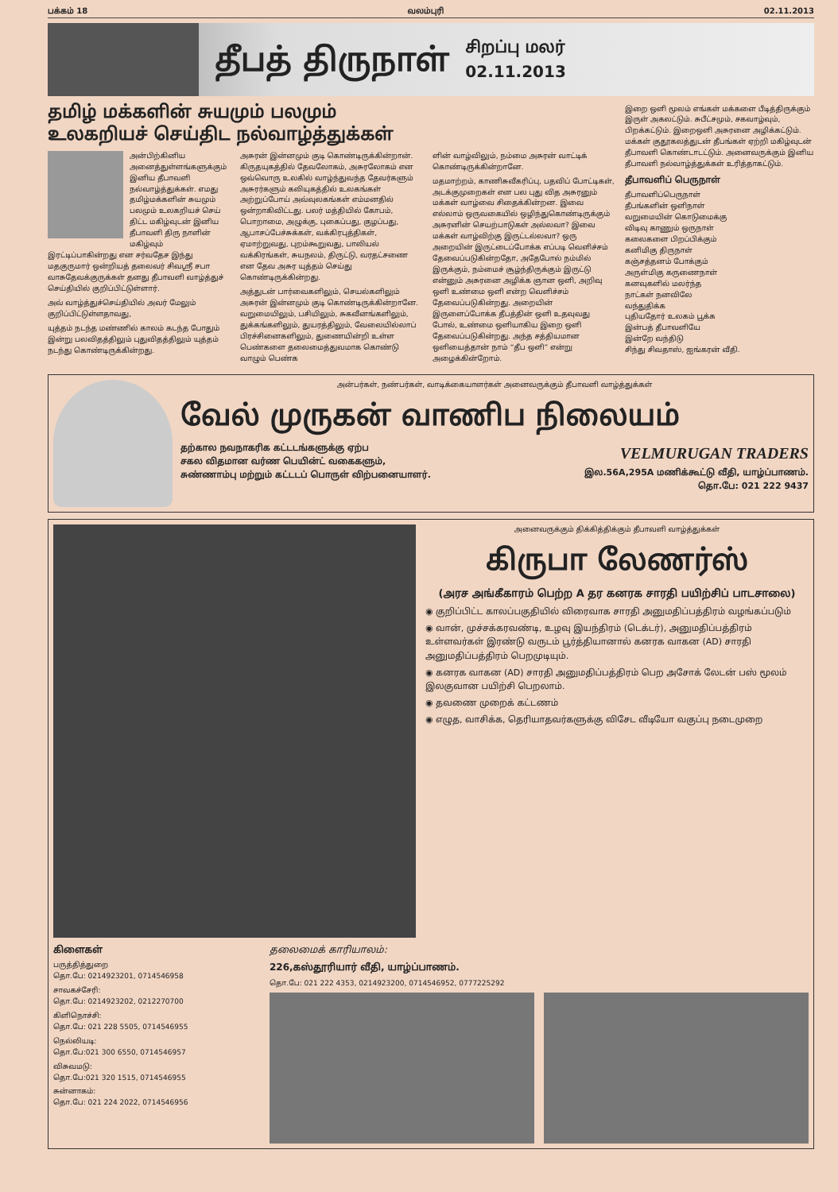பக்கம் 18 வலம்புரி 02.11.2013
தீபத் திருநாள்
சிறப்பு மலர்
02.11.2013
தமிழ் மக்களின் சுயமும் பலமும்
உலகறியச் செய்திட நல்வாழ்த்துக்கள்
அன்பிற்கினிய அனைத்துள்ளங்களுக்கும் இனிய தீபாவளி நல்வாழ்த்துக்கள். எமது தமிழ்மக்களின் சுயமும் பலமும் உலகறியச் செய் திட்ட மகிழ்வுடன் இனிய தீபாவளி திரு நாளின் மகிழ்வும் இரட்டிப்பாகின்றது என சர்வதேச இந்து மதகுருமார் ஒன்றியத் தலைவர் சிவஸ்ரீ சபா வாசுதேவக்குருக்கள் தனது தீபாவளி வாழ்த்துச் செய்தியில் குறிப்பிட்டுள்ளார்.
அவ் வாழ்த்துச்செய்தியில் அவர் மேலும் குறிப்பிட்டுள்ளதாவது,
யுத்தம் நடந்த மண்ணில் காலம் கடந்த போதும் இன்று பலவிதத்திலும் புதுவிதத்திலும் யுத்தம் நடந்து கொண்டிருக்கின்றது.
அசுரன் இன்னமும் குடி கொண்டிருக்கின்றான். கிருதயுகத்தில் தேவலோகம், அசுரலோகம் என ஒவ்வொரு உலகில் வாழ்ந்துவந்த தேவர்களும் அசுரர்களும் கலியுகத்தில் உலகங்கள் அற்றுப்போய் அவ்வுலகங்கள் எம்மனதில் ஒன்றாகிவிட்டது. பலர் மத்தியில் கோபம், பொறாமை, அழுக்கு, புகைப்பது, குழப்பது, ஆபாசப்பேச்சுக்கள், வக்கிரபுத்திகள், ஏமாற்றுவது, புறம்கூறுவது, பாலியல் வக்கிரங்கள், சுயநலம், திருட்டு, வரதட்சணை என தேவ அசுர யுத்தம் செய்து கொண்டிருக்கின்றது.
அத்துடன் பார்வைகளிலும், செயல்களிலும் அசுரன் இன்னமும் குடி கொண்டிருக்கின்றானே. வறுமையிலும், பசியிலும், சுகவீனங்களிலும், துக்கங்களிலும், துயரத்திலும், வேலையில்லாப் பிரச்சினைகளிலும், துணையின்றி உள்ள பெண்களை தலைமைத்துவமாக கொண்டு வாழும் பெண்க
ளின் வாழ்விலும், நம்மை அசுரன் வாட்டிக் கொண்டிருக்கின்றானே.
மதமாற்றம், காணிசுவீகரிப்பு, பதவிப் போட்டிகள், அடக்குமுறைகள் என பல புது வித அசுரனும் மக்கள் வாழ்வை சிதைக்கின்றன. இவை எல்லாம் ஒருவகையில் ஒழிந்துகொண்டிருக்கும் அசுரனின் செயற்பாடுகள் அல்லவா? இவை மக்கள் வாழ்விற்கு இருட்டல்லவா? ஒரு அறையின் இருட்டைப்போக்க எப்படி வெளிச்சம் தேவைப்படுகின்றதோ, அதேபோல் நம்மில் இருக்கும், நம்மைச் சூழ்ந்திருக்கும் இருட்டு என்னும் அசுரனை அழிக்க ஞான ஒளி, அறிவு ஒளி உண்மை ஒளி என்ற வெளிச்சம் தேவைப்படுகின்றது. அறையின் இருளைப்போக்க தீபத்தின் ஒளி உதவுவது போல், உண்மை ஒளியாகிய இறை ஒளி தேவைப்படுகின்றது. அந்த சத்தியமான ஒளியைத்தான் நாம் “தீப ஒளி” என்று அழைக்கின்றோம்.
இறை ஒளி மூலம் எங்கள் மக்களை பீடித்திருக்கும் இருள் அகலட்டும். சுபீட்சமும், சகவாழ்வும், பிறக்கட்டும். இறைஒளி அசுரனை அழிக்கட்டும். மக்கள் குதூகலத்துடன் தீபங்கள் ஏற்றி மகிழ்வுடன் தீபாவளி கொண்டாடட்டும். அனைவருக்கும் இனிய தீபாவளி நல்வாழ்த்துக்கள் உரித்தாகட்டும்.
தீபாவளிப் பெருநாள்
தீபாவளிப்பெருநாள்
தீபங்களின் ஒளிநாள்
வறுமையின் கொடுமைக்கு
விடிவு காணும் ஒருநாள்
கலைகளை பிறப்பிக்கும்
கனிமிகு திருநாள்
கஞ்சத்தனம் போக்கும்
அருள்மிகு கருணைநாள்
கனவுகளில் மலர்ந்த
நாட்கள் நனவிலே
வந்துதிக்க
புதியதோர் உலகம் பூக்க
இன்பத் தீபாவளியே
இன்றே வந்திடு
சிந்து சிவதாஸ், ஐங்கரன் வீதி.
அன்பர்கள், நண்பர்கள், வாடிக்கையாளர்கள் அனைவருக்கும் தீபாவளி வாழ்த்துக்கள்
வேல் முருகன் வாணிப நிலையம்
தற்கால நவநாகரிக கட்டடங்களுக்கு ஏற்ப
சகல விதமான வர்ண பெயின்ட் வகைகளும்,
சுண்ணாம்பு மற்றும் கட்டடப் பொருள் விற்பனையாளர்.
VELMURUGAN TRADERS
இல.56A,295A மணிக்கூட்டு வீதி, யாழ்ப்பாணம்.
தொ.பே: 021 222 9437
அனைவருக்கும் திக்கித்திக்கும் தீபாவளி வாழ்த்துக்கள்
கிருபா லேணர்ஸ்
(அரச அங்கீகாரம் பெற்ற A தர கனரக சாரதி பயிற்சிப் பாடசாலை)
◉ குறிப்பிட்ட காலப்பகுதியில் விரைவாக சாரதி அனுமதிப்பத்திரம் வழங்கப்படும்
◉ வான், முச்சக்கரவண்டி, உழவு இயந்திரம் (டெக்டர்), அனுமதிப்பத்திரம் உள்ளவர்கள் இரண்டு வருடம் பூர்த்தியானால் கனரக வாகன (AD) சாரதி அனுமதிப்பத்திரம் பெறமுடியும்.
◉ கனரக வாகன (AD) சாரதி அனுமதிப்பத்திரம் பெற அசோக் லேடன் பஸ் மூலம் இலகுவான பயிற்சி பெறலாம்.
◉ தவணை முறைக் கட்டணம்
◉ எழுத, வாசிக்க, தெரியாதவர்களுக்கு விசேட வீடியோ வகுப்பு நடைமுறை
கிளைகள்
பருத்தித்துறை
தொ.பே: 0214923201, 0714546958
சாவகச்சேரி:
தொ.பே: 0214923202, 0212270700
கிளிநொச்சி:
தொ.பே: 021 228 5505, 0714546955
நெல்லியடி:
தொ.பே:021 300 6550, 0714546957
விசுவமடு:
தொ.பே:021 320 1515, 0714546955
சுன்னாகம்:
தொ.பே: 021 224 2022, 0714546956
தலைமைக் காரியாலம்:
226,கஸ்தூரியார் வீதி, யாழ்ப்பாணம்.
தொ.பே: 021 222 4353, 0214923200, 0714546952, 0777225292